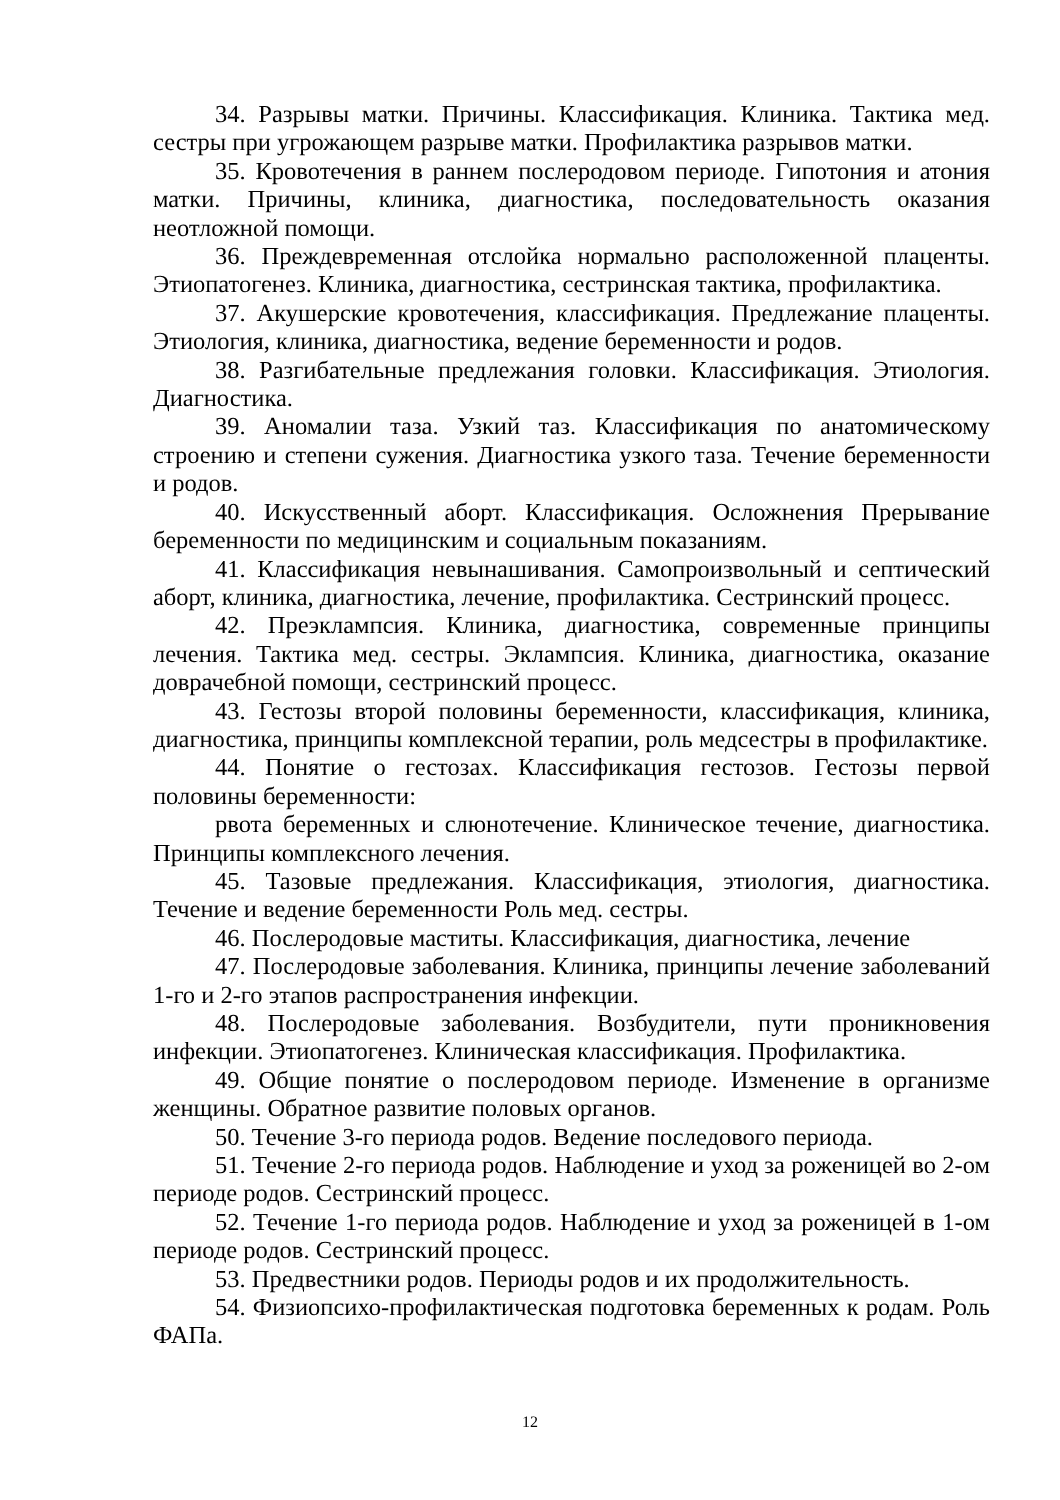34. Разрывы матки. Причины. Классификация. Клиника. Тактика мед. сестры при угрожающем разрыве матки. Профилактика разрывов матки.
35. Кровотечения в раннем послеродовом периоде. Гипотония и атония матки. Причины, клиника, диагностика, последовательность оказания неотложной помощи.
36. Преждевременная отслойка нормально расположенной плаценты. Этиопатогенез. Клиника, диагностика, сестринская тактика, профилактика.
37. Акушерские кровотечения, классификация. Предлежание плаценты. Этиология, клиника, диагностика, ведение беременности и родов.
38. Разгибательные предлежания головки. Классификация. Этиология. Диагностика.
39. Аномалии таза. Узкий таз. Классификация по анатомическому строению и степени сужения. Диагностика узкого таза. Течение беременности и родов.
40. Искусственный аборт. Классификация. Осложнения Прерывание беременности по медицинским и социальным показаниям.
41. Классификация невынашивания. Самопроизвольный и септический аборт, клиника, диагностика, лечение, профилактика. Сестринский процесс.
42. Преэклампсия. Клиника, диагностика, современные принципы лечения. Тактика мед. сестры. Эклампсия. Клиника, диагностика, оказание доврачебной помощи, сестринский процесс.
43. Гестозы второй половины беременности, классификация, клиника, диагностика, принципы комплексной терапии, роль медсестры в профилактике.
44. Понятие о гестозах. Классификация гестозов. Гестозы первой половины беременности:
рвота беременных и слюнотечение. Клиническое течение, диагностика. Принципы комплексного лечения.
45. Тазовые предлежания. Классификация, этиология, диагностика. Течение и ведение беременности Роль мед. сестры.
46. Послеродовые маститы. Классификация, диагностика, лечение
47. Послеродовые заболевания. Клиника, принципы лечение заболеваний 1-го и 2-го этапов распространения инфекции.
48. Послеродовые заболевания. Возбудители, пути проникновения инфекции. Этиопатогенез. Клиническая классификация. Профилактика.
49. Общие понятие о послеродовом периоде. Изменение в организме женщины. Обратное развитие половых органов.
50. Течение 3-го периода родов. Ведение последового периода.
51. Течение 2-го периода родов. Наблюдение и уход за роженицей во 2-ом периоде родов. Сестринский процесс.
52. Течение 1-го периода родов. Наблюдение и уход за роженицей в 1-ом периоде родов. Сестринский процесс.
53. Предвестники родов. Периоды родов и их продолжительность.
54. Физиопсихо-профилактическая подготовка беременных к родам. Роль ФАПа.
12